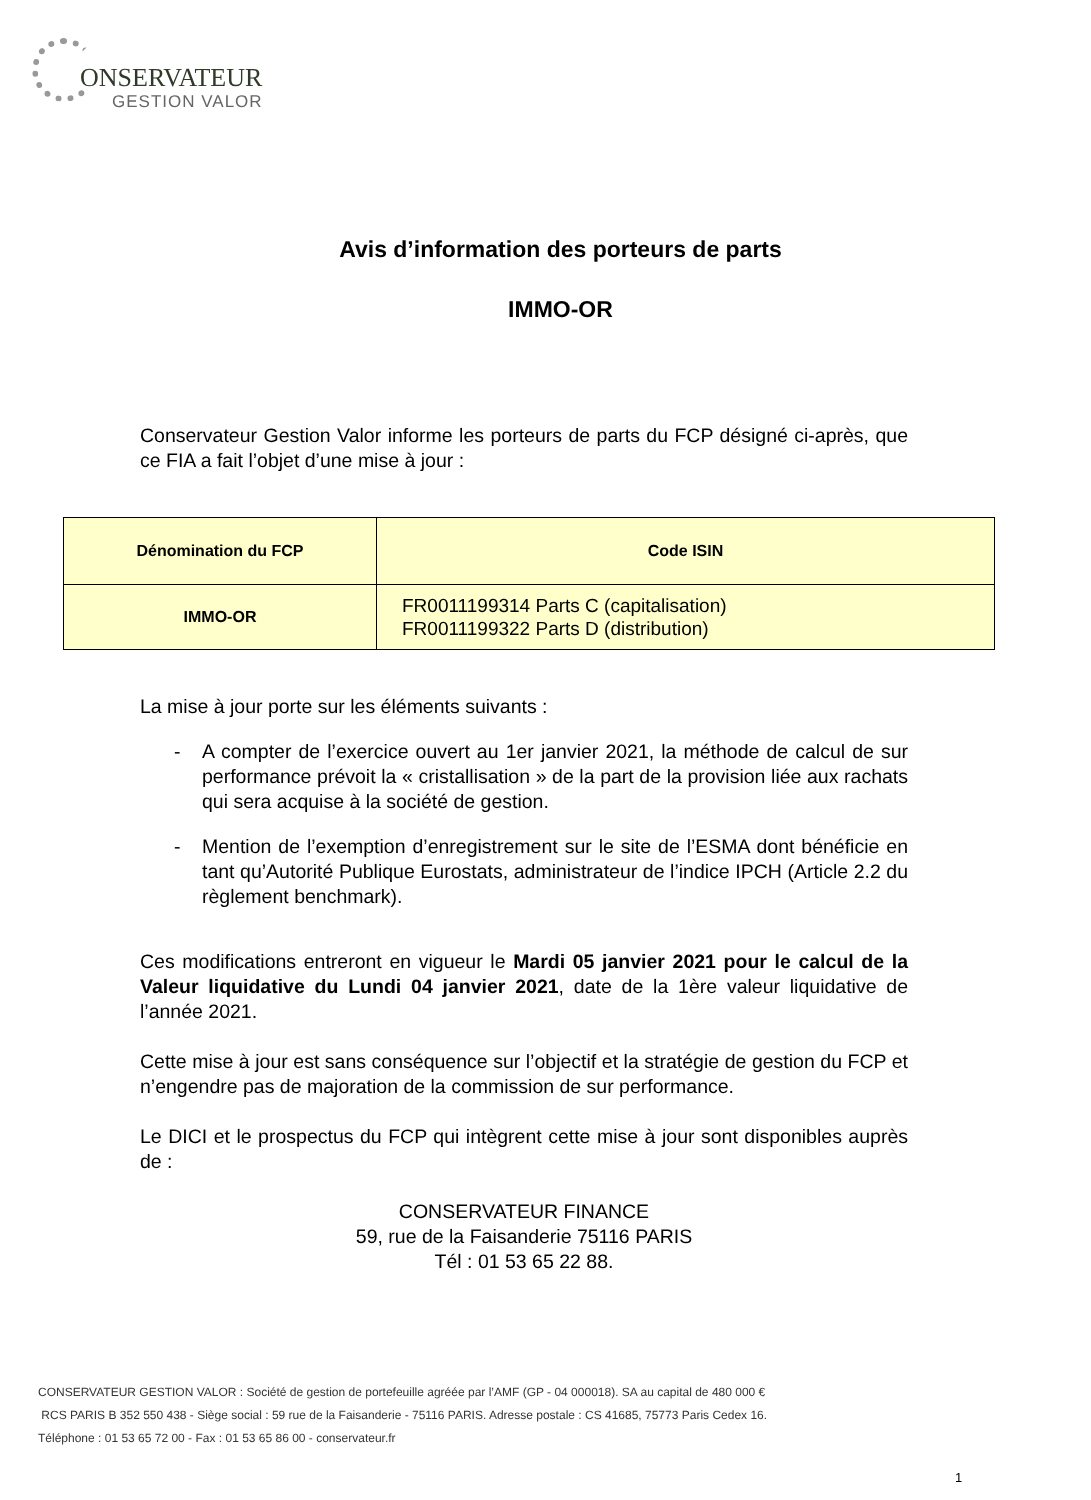ONSERVATEUR
GESTION VALOR
Avis d’information des porteurs de parts
IMMO-OR
Conservateur Gestion Valor informe les porteurs de parts du FCP désigné ci-après, que ce FIA a fait l’objet d’une mise à jour :
| Dénomination du FCP | Code ISIN |
| --- | --- |
| IMMO-OR | FR0011199314 Parts C (capitalisation) FR0011199322 Parts D (distribution) |
La mise à jour porte sur les éléments suivants :
- A compter de l’exercice ouvert au 1er janvier 2021, la méthode de calcul de sur performance prévoit la « cristallisation » de la part de la provision liée aux rachats qui sera acquise à la société de gestion.
- Mention de l’exemption d’enregistrement sur le site de l’ESMA dont bénéficie en tant qu’Autorité Publique Eurostats, administrateur de l’indice IPCH (Article 2.2 du règlement benchmark).
Ces modifications entreront en vigueur le Mardi 05 janvier 2021 pour le calcul de la Valeur liquidative du Lundi 04 janvier 2021, date de la 1ère valeur liquidative de l’année 2021.
Cette mise à jour est sans conséquence sur l’objectif et la stratégie de gestion du FCP et n’engendre pas de majoration de la commission de sur performance.
Le DICI et le prospectus du FCP qui intègrent cette mise à jour sont disponibles auprès de :
CONSERVATEUR FINANCE
59, rue de la Faisanderie 75116 PARIS
Tél : 01 53 65 22 88.
CONSERVATEUR GESTION VALOR : Société de gestion de portefeuille agréée par l’AMF (GP - 04 000018). SA au capital de 480 000 €
RCS PARIS B 352 550 438 - Siège social : 59 rue de la Faisanderie - 75116 PARIS. Adresse postale : CS 41685, 75773 Paris Cedex 16.
Téléphone : 01 53 65 72 00 - Fax : 01 53 65 86 00 - conservateur.fr
1